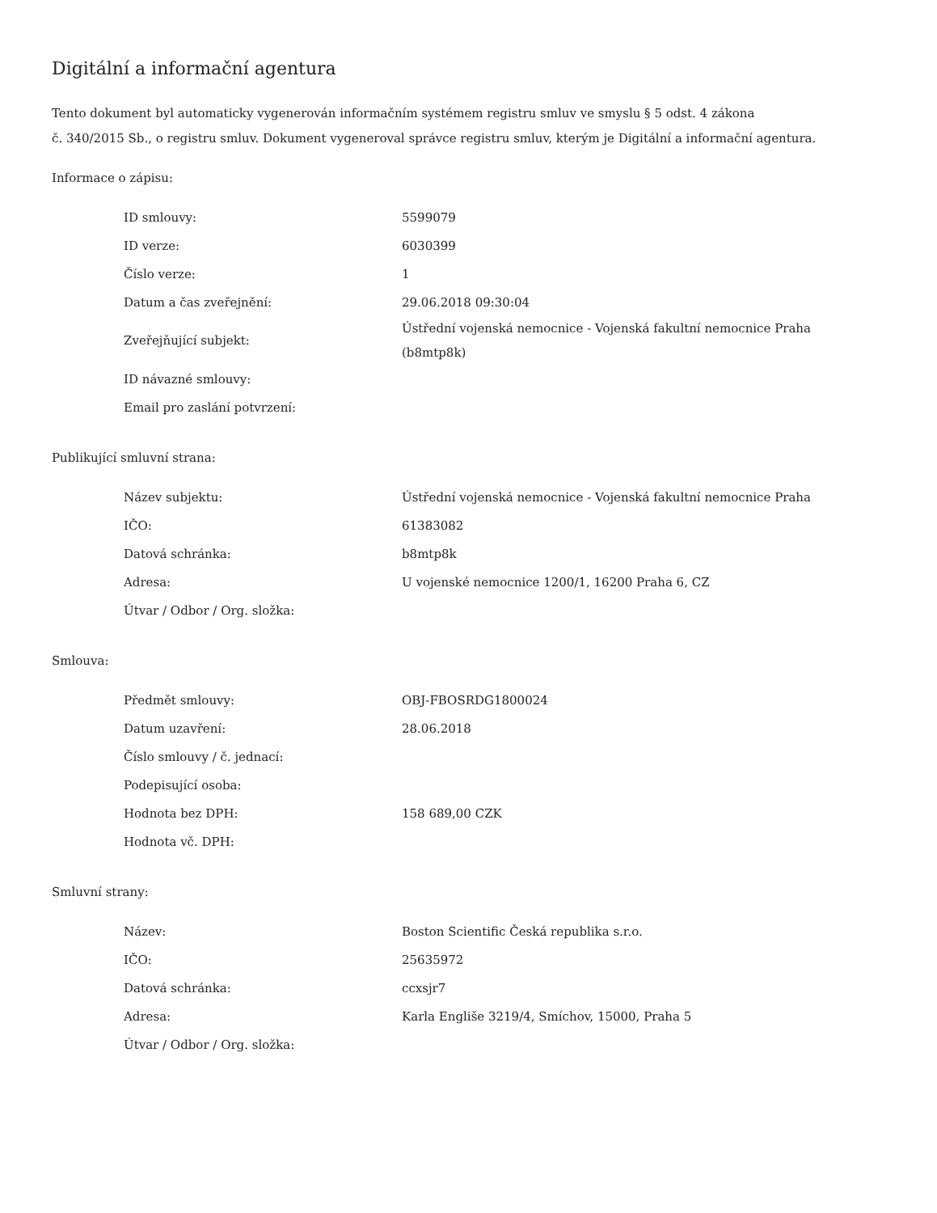Digitální a informační agentura
Tento dokument byl automaticky vygenerován informačním systémem registru smluv ve smyslu § 5 odst. 4 zákona
č. 340/2015 Sb., o registru smluv. Dokument vygeneroval správce registru smluv, kterým je Digitální a informační agentura.
Informace o zápisu:
| ID smlouvy: | 5599079 |
| ID verze: | 6030399 |
| Číslo verze: | 1 |
| Datum a čas zveřejnění: | 29.06.2018 09:30:04 |
| Zveřejňující subjekt: | Ústřední vojenská nemocnice - Vojenská fakultní nemocnice Praha (b8mtp8k) |
| ID návazné smlouvy: | |
| Email pro zaslání potvrzení: | |
Publikující smluvní strana:
| Název subjektu: | Ústřední vojenská nemocnice - Vojenská fakultní nemocnice Praha |
| IČO: | 61383082 |
| Datová schránka: | b8mtp8k |
| Adresa: | U vojenské nemocnice 1200/1, 16200 Praha 6, CZ |
| Útvar / Odbor / Org. složka: | |
Smlouva:
| Předmět smlouvy: | OBJ-FBOSRDG1800024 |
| Datum uzavření: | 28.06.2018 |
| Číslo smlouvy / č. jednací: | |
| Podepisující osoba: | |
| Hodnota bez DPH: | 158 689,00 CZK |
| Hodnota vč. DPH: | |
Smluvní strany:
| Název: | Boston Scientific Česká republika s.r.o. |
| IČO: | 25635972 |
| Datová schránka: | ccxsjr7 |
| Adresa: | Karla Engliše 3219/4, Smíchov, 15000, Praha 5 |
| Útvar / Odbor / Org. složka: | |